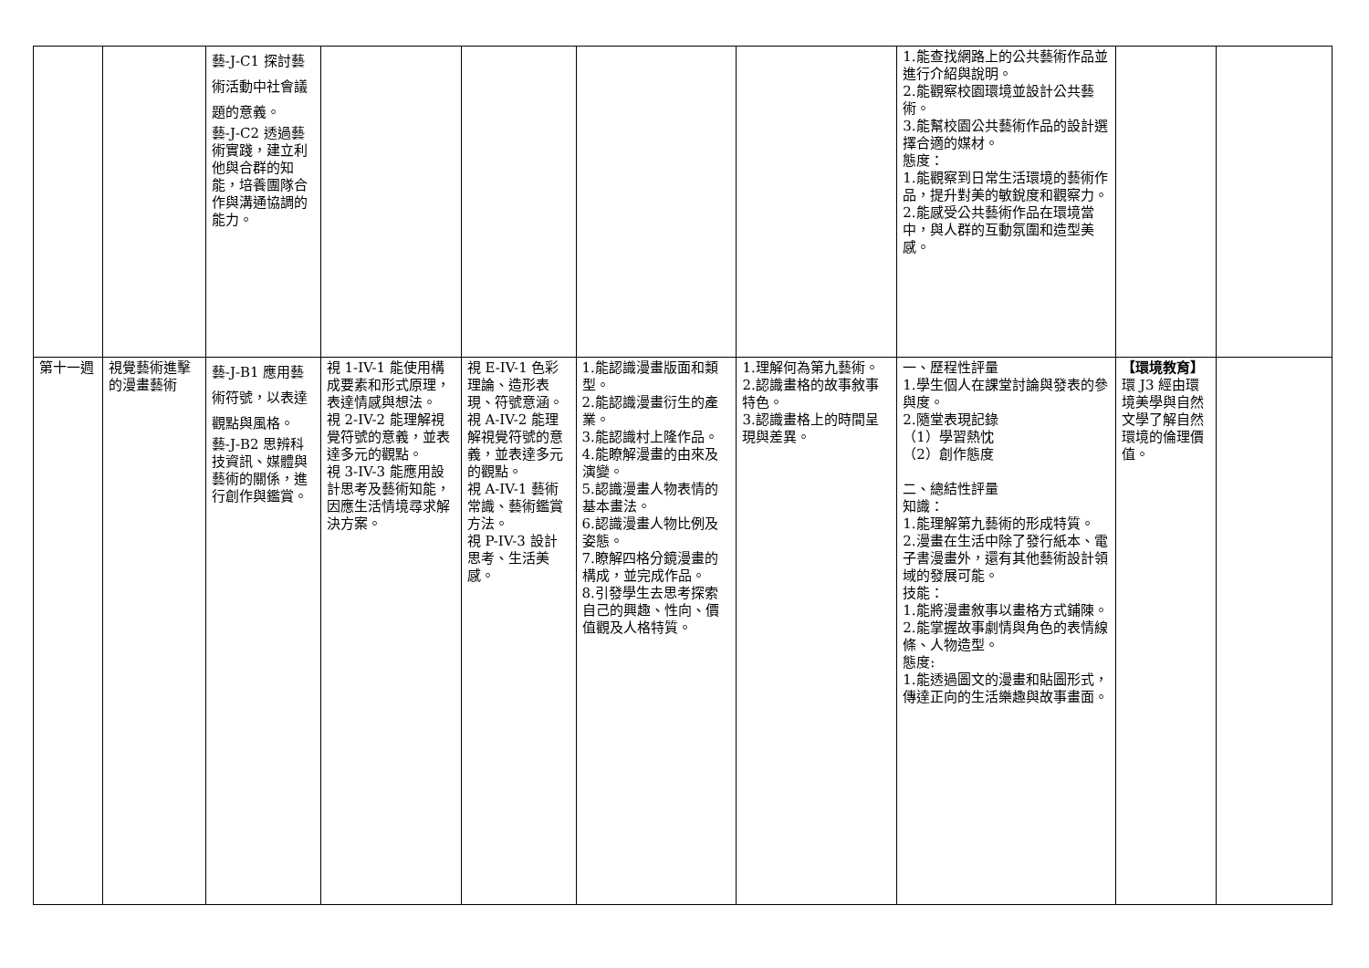| | | 藝-J-C1 探討藝術活動中社會議題的意義。 藝-J-C2 透過藝術實踐，建立利他與合群的知能，培養團隊合作與溝通協調的能力。 | | | | | 1.能查找網路上的公共藝術作品並進行介紹與說明。 2.能觀察校園環境並設計公共藝術。 3.能幫校園公共藝術作品的設計選擇合適的媒材。 態度： 1.能觀察到日常生活環境的藝術作品，提升對美的敏銳度和觀察力。 2.能感受公共藝術作品在環境當中，與人群的互動氛圍和造型美感。 | | |
| 第十一週 | 視覺藝術進擊的漫畫藝術 | 藝-J-B1 應用藝術符號，以表達觀點與風格。 藝-J-B2 思辨科技資訊、媒體與藝術的關係，進行創作與鑑賞。 | 視 1-IV-1 能使用構成要素和形式原理，表達情感與想法。 視 2-IV-2 能理解視覺符號的意義，並表達多元的觀點。 視 3-IV-3 能應用設計思考及藝術知能，因應生活情境尋求解決方案。 | 視 E-IV-1 色彩理論、造形表現、符號意涵。 視 A-IV-2 能理解視覺符號的意義，並表達多元的觀點。 視 A-IV-1 藝術常識、藝術鑑賞方法。 視 P-IV-3 設計思考、生活美感。 | 1.能認識漫畫版面和類型。 2.能認識漫畫衍生的產業。 3.能認識村上隆作品。 4.能瞭解漫畫的由來及演變。 5.認識漫畫人物表情的基本畫法。 6.認識漫畫人物比例及姿態。 7.瞭解四格分鏡漫畫的構成，並完成作品。 8.引發學生去思考探索自己的興趣、性向、價值觀及人格特質。 | 1.理解何為第九藝術。 2.認識畫格的故事敘事特色。 3.認識畫格上的時間呈現與差異。 | 一、歷程性評量 1.學生個人在課堂討論與發表的參與度。 2.隨堂表現記錄 （1）學習熱忱 （2）創作態度 二、總結性評量 知識： 1.能理解第九藝術的形成特質。 2.漫畫在生活中除了發行紙本、電子書漫畫外，還有其他藝術設計領 域的發展可能。 技能： 1.能將漫畫敘事以畫格方式鋪陳。 2.能掌握故事劇情與角色的表情線條、人物造型。 態度: 1.能透過圖文的漫畫和貼圖形式，傳達正向的生活樂趣與故事畫面。 | 【環境教育】 環 J3 經由環境美學與自然文學了解自然環境的倫理價值。 | |